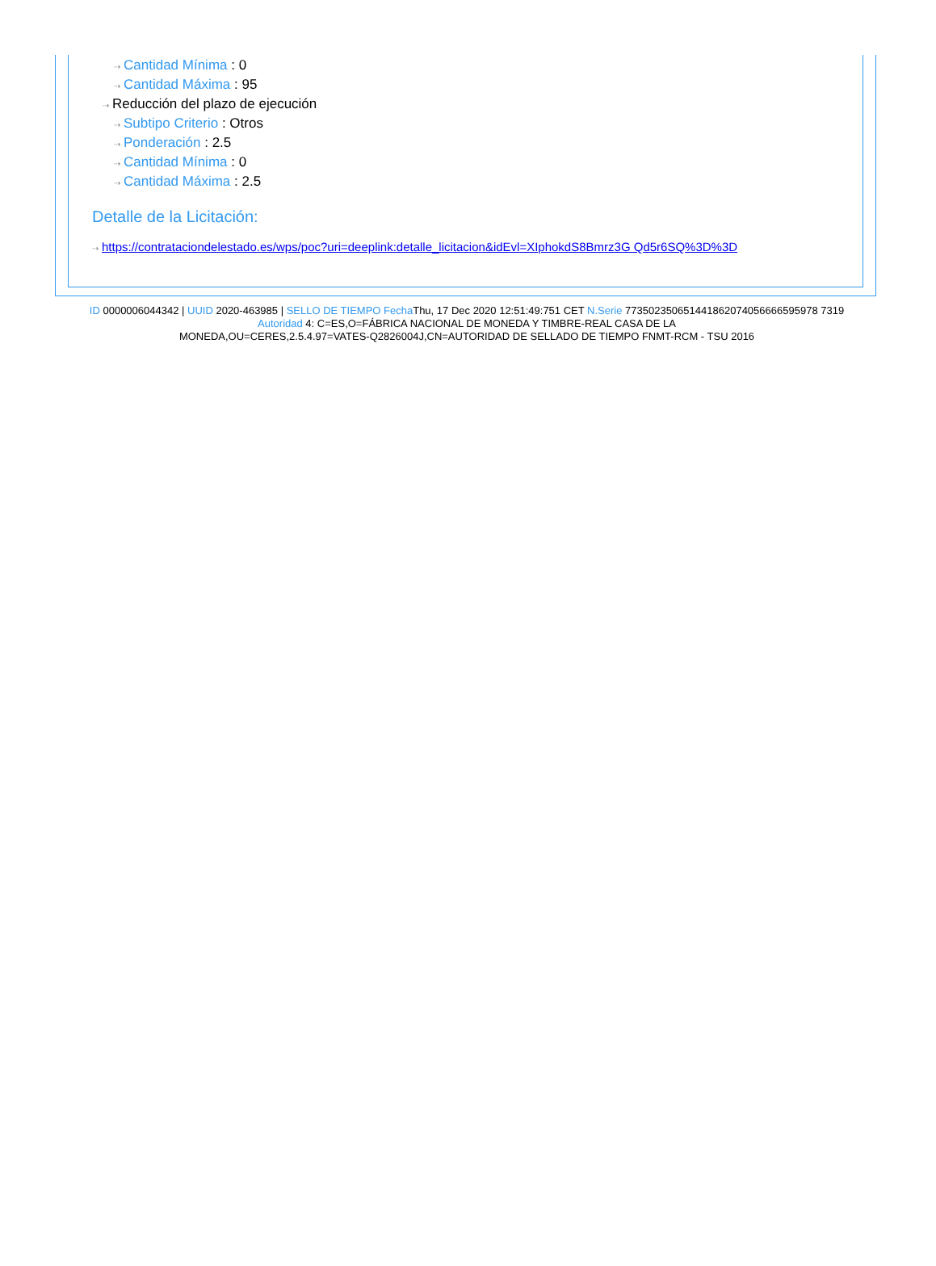⇢ Cantidad Mínima : 0
⇢ Cantidad Máxima : 95
⇢ Reducción del plazo de ejecución
⇢ Subtipo Criterio : Otros
⇢ Ponderación : 2.5
⇢ Cantidad Mínima : 0
⇢ Cantidad Máxima : 2.5
Detalle de la Licitación:
⇢ https://contrataciondelestado.es/wps/poc?uri=deeplink:detalle_licitacion&idEvl=XIphokdS8Bmrz3G Qd5r6SQ%3D%3D
ID 0000006044342 | UUID 2020-463985 | SELLO DE TIEMPO Fecha Thu, 17 Dec 2020 12:51:49:751 CET N.Serie 773502350651441862074056666595978 7319
Autoridad 4: C=ES,O=FÁBRICA NACIONAL DE MONEDA Y TIMBRE-REAL CASA DE LA
MONEDA,OU=CERES,2.5.4.97=VATES-Q2826004J,CN=AUTORIDAD DE SELLADO DE TIEMPO FNMT-RCM - TSU 2016